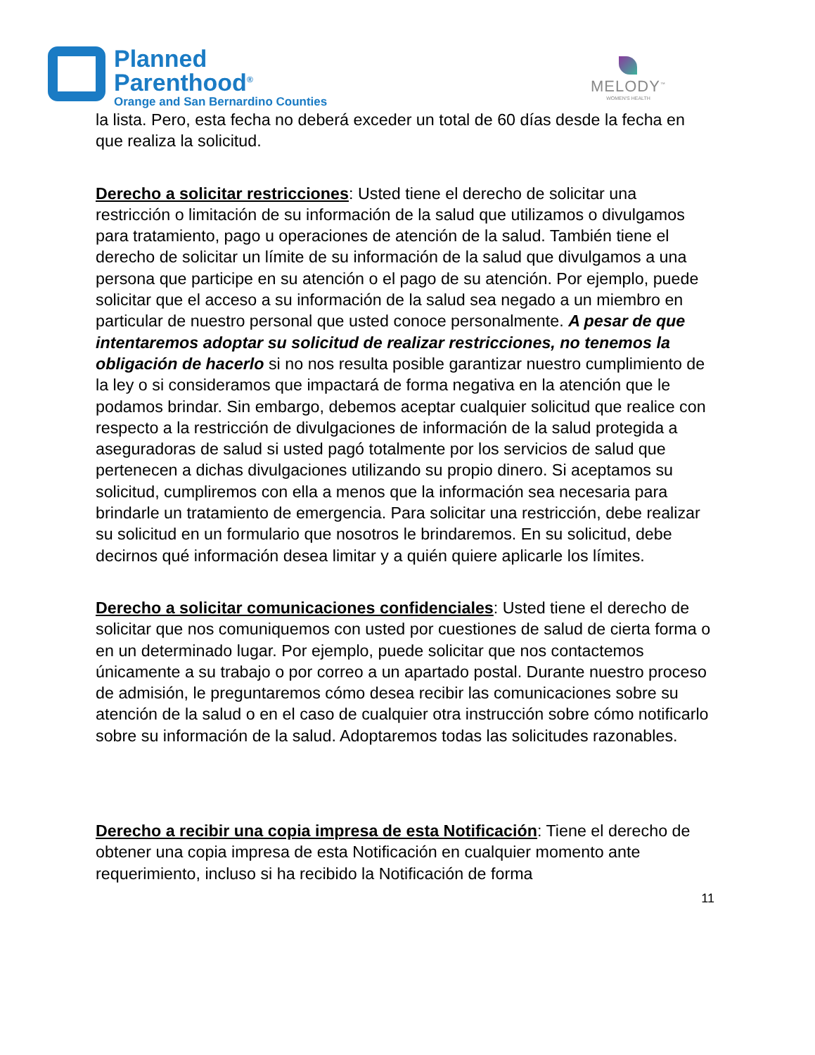Planned
Parenthood<sup>®</sup>
Orange and San Bernardino Counties
MELODY<sup>™</sup>
WOMEN'S HEALTH
la lista. Pero, esta fecha no deberá exceder un total de 60 días desde la fecha en que realiza la solicitud.
Derecho a solicitar restricciones: Usted tiene el derecho de solicitar una restricción o limitación de su información de la salud que utilizamos o divulgamos para tratamiento, pago u operaciones de atención de la salud. También tiene el derecho de solicitar un límite de su información de la salud que divulgamos a una persona que participe en su atención o el pago de su atención. Por ejemplo, puede solicitar que el acceso a su información de la salud sea negado a un miembro en particular de nuestro personal que usted conoce personalmente. A pesar de que intentaremos adoptar su solicitud de realizar restricciones, no tenemos la obligación de hacerlo si no nos resulta posible garantizar nuestro cumplimiento de la ley o si consideramos que impactará de forma negativa en la atención que le podamos brindar. Sin embargo, debemos aceptar cualquier solicitud que realice con respecto a la restricción de divulgaciones de información de la salud protegida a aseguradoras de salud si usted pagó totalmente por los servicios de salud que pertenecen a dichas divulgaciones utilizando su propio dinero. Si aceptamos su solicitud, cumpliremos con ella a menos que la información sea necesaria para brindarle un tratamiento de emergencia. Para solicitar una restricción, debe realizar su solicitud en un formulario que nosotros le brindaremos. En su solicitud, debe decirnos qué información desea limitar y a quién quiere aplicarle los límites.
Derecho a solicitar comunicaciones confidenciales: Usted tiene el derecho de solicitar que nos comuniquemos con usted por cuestiones de salud de cierta forma o en un determinado lugar. Por ejemplo, puede solicitar que nos contactemos únicamente a su trabajo o por correo a un apartado postal. Durante nuestro proceso de admisión, le preguntaremos cómo desea recibir las comunicaciones sobre su atención de la salud o en el caso de cualquier otra instrucción sobre cómo notificarlo sobre su información de la salud. Adoptaremos todas las solicitudes razonables.
Derecho a recibir una copia impresa de esta Notificación: Tiene el derecho de obtener una copia impresa de esta Notificación en cualquier momento ante requerimiento, incluso si ha recibido la Notificación de forma
11